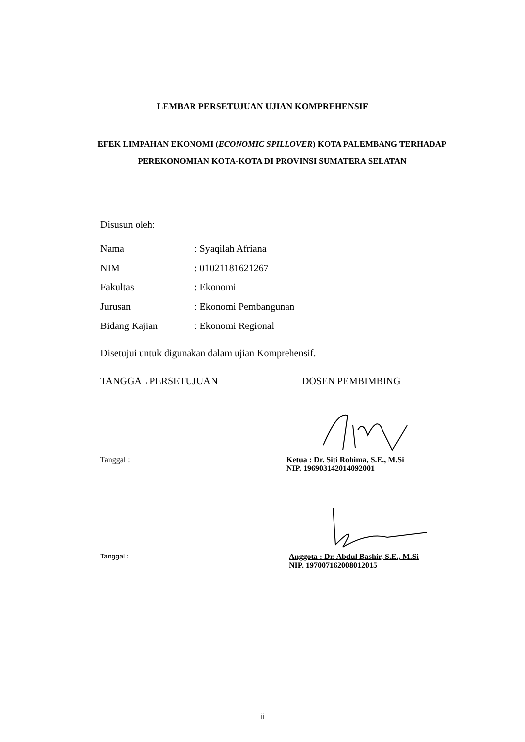LEMBAR PERSETUJUAN UJIAN KOMPREHENSIF
EFEK LIMPAHAN EKONOMI (ECONOMIC SPILLOVER) KOTA PALEMBANG TERHADAP PEREKONOMIAN KOTA-KOTA DI PROVINSI SUMATERA SELATAN
Disusun oleh:
| Nama | : Syaqilah Afriana |
| NIM | : 01021181621267 |
| Fakultas | : Ekonomi |
| Jurusan | : Ekonomi Pembangunan |
| Bidang Kajian | : Ekonomi Regional |
Disetujui untuk digunakan dalam ujian Komprehensif.
TANGGAL PERSETUJUAN DOSEN PEMBIMBING
Tanggal : Ketua : Dr. Siti Rohima, S.E., M.Si
NIP. 196903142014092001
Tanggal : Anggota : Dr. Abdul Bashir, S.E., M.Si
NIP. 197007162008012015
ii